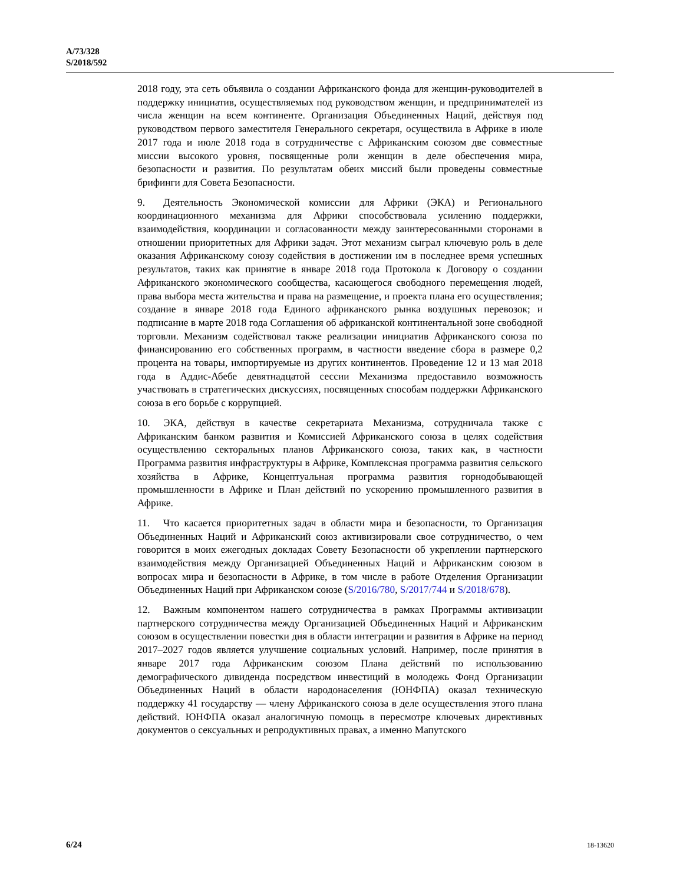A/73/328
S/2018/592
2018 году, эта сеть объявила о создании Африканского фонда для женщин-руководителей в поддержку инициатив, осуществляемых под руководством женщин, и предпринимателей из числа женщин на всем континенте. Организация Объединенных Наций, действуя под руководством первого заместителя Генерального секретаря, осуществила в Африке в июле 2017 года и июле 2018 года в сотрудничестве с Африканским союзом две совместные миссии высокого уровня, посвященные роли женщин в деле обеспечения мира, безопасности и развития. По результатам обеих миссий были проведены совместные брифинги для Совета Безопасности.
9. Деятельность Экономической комиссии для Африки (ЭКА) и Регионального координационного механизма для Африки способствовала усилению поддержки, взаимодействия, координации и согласованности между заинтересованными сторонами в отношении приоритетных для Африки задач. Этот механизм сыграл ключевую роль в деле оказания Африканскому союзу содействия в достижении им в последнее время успешных результатов, таких как принятие в январе 2018 года Протокола к Договору о создании Африканского экономического сообщества, касающегося свободного перемещения людей, права выбора места жительства и права на размещение, и проекта плана его осуществления; создание в январе 2018 года Единого африканского рынка воздушных перевозок; и подписание в марте 2018 года Соглашения об африканской континентальной зоне свободной торговли. Механизм содействовал также реализации инициатив Африканского союза по финансированию его собственных программ, в частности введение сбора в размере 0,2 процента на товары, импортируемые из других континентов. Проведение 12 и 13 мая 2018 года в Аддис-Абебе девятнадцатой сессии Механизма предоставило возможность участвовать в стратегических дискуссиях, посвященных способам поддержки Африканского союза в его борьбе с коррупцией.
10. ЭКА, действуя в качестве секретариата Механизма, сотрудничала также с Африканским банком развития и Комиссией Африканского союза в целях содействия осуществлению секторальных планов Африканского союза, таких как, в частности Программа развития инфраструктуры в Африке, Комплексная программа развития сельского хозяйства в Африке, Концептуальная программа развития горнодобывающей промышленности в Африке и План действий по ускорению промышленного развития в Африке.
11. Что касается приоритетных задач в области мира и безопасности, то Организация Объединенных Наций и Африканский союз активизировали свое сотрудничество, о чем говорится в моих ежегодных докладах Совету Безопасности об укреплении партнерского взаимодействия между Организацией Объединенных Наций и Африканским союзом в вопросах мира и безопасности в Африке, в том числе в работе Отделения Организации Объединенных Наций при Африканском союзе (S/2016/780, S/2017/744 и S/2018/678).
12. Важным компонентом нашего сотрудничества в рамках Программы активизации партнерского сотрудничества между Организацией Объединенных Наций и Африканским союзом в осуществлении повестки дня в области интеграции и развития в Африке на период 2017–2027 годов является улучшение социальных условий. Например, после принятия в январе 2017 года Африканским союзом Плана действий по использованию демографического дивиденда посредством инвестиций в молодежь Фонд Организации Объединенных Наций в области народонаселения (ЮНФПА) оказал техническую поддержку 41 государству — члену Африканского союза в деле осуществления этого плана действий. ЮНФПА оказал аналогичную помощь в пересмотре ключевых директивных документов о сексуальных и репродуктивных правах, а именно Мапутского
6/24 18-13620